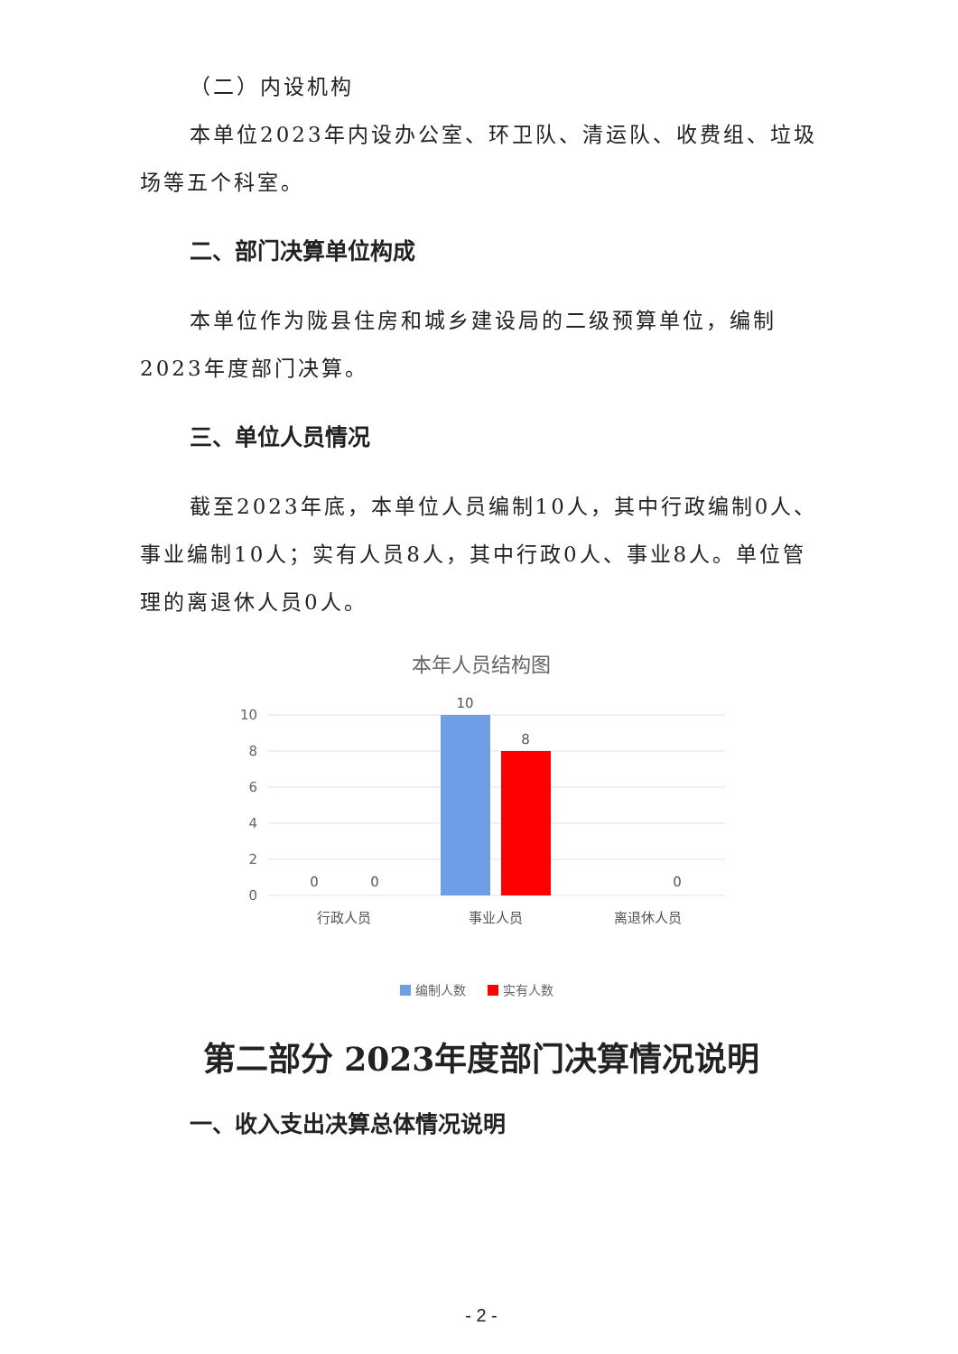（二）内设机构
本单位2023年内设办公室、环卫队、清运队、收费组、垃圾场等五个科室。
二、部门决算单位构成
本单位作为陇县住房和城乡建设局的二级预算单位，编制2023年度部门决算。
三、单位人员情况
截至2023年底，本单位人员编制10人，其中行政编制0人、事业编制10人；实有人员8人，其中行政0人、事业8人。单位管理的离退休人员0人。
本年人员结构图
10
8
6
4
2
0
10
8
0
0
0
行政人员
事业人员
离退休人员
编制人数
实有人数
第二部分 2023年度部门决算情况说明
一、收入支出决算总体情况说明
- 2 -